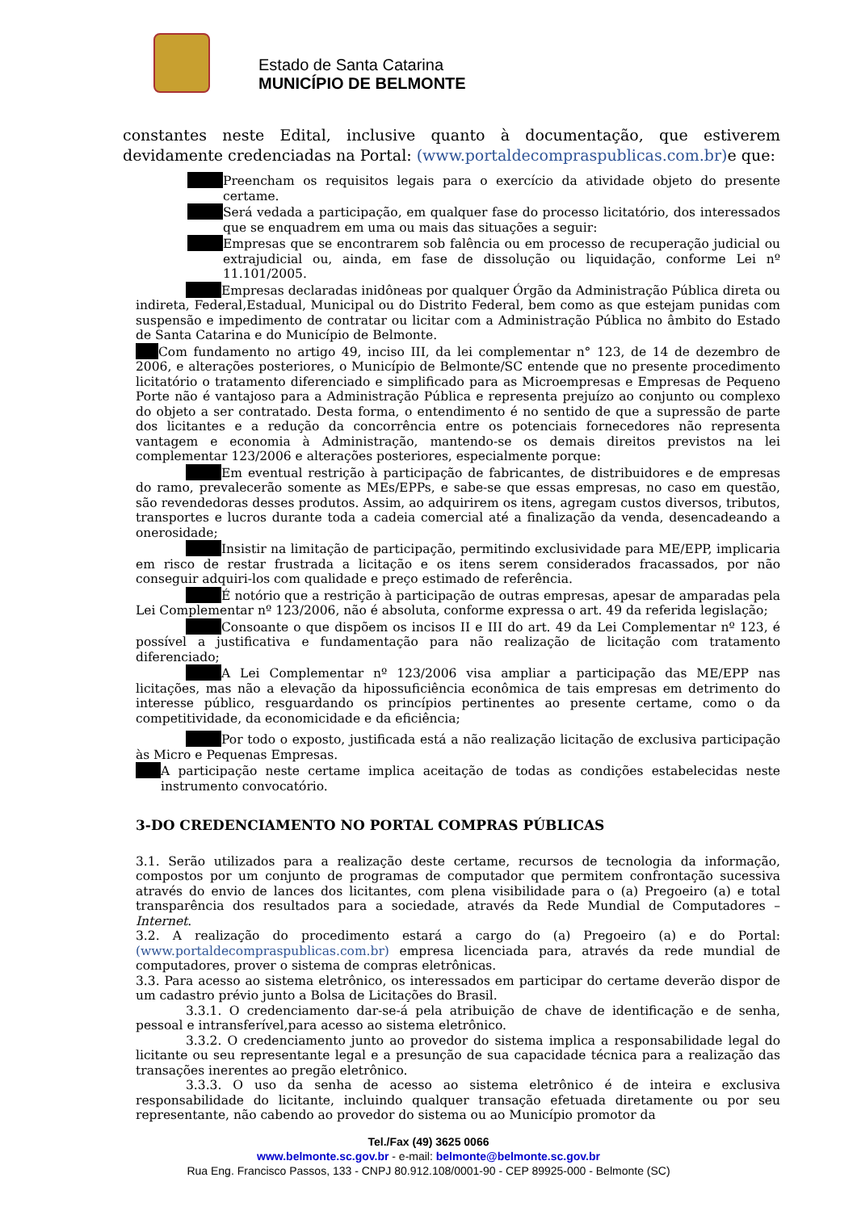Estado de Santa Catarina
MUNICÍPIO DE BELMONTE
constantes neste Edital, inclusive quanto à documentação, que estiverem devidamente credenciadas na Portal: (www.portaldecompraspublicas.com.br) e que:
Preencham os requisitos legais para o exercício da atividade objeto do presente certame.
Será vedada a participação, em qualquer fase do processo licitatório, dos interessados que se enquadrem em uma ou mais das situações a seguir:
Empresas que se encontrarem sob falência ou em processo de recuperação judicial ou extrajudicial ou, ainda, em fase de dissolução ou liquidação, conforme Lei nº 11.101/2005.
Empresas declaradas inidôneas por qualquer Órgão da Administração Pública direta ou indireta, Federal,Estadual, Municipal ou do Distrito Federal, bem como as que estejam punidas com suspensão e impedimento de contratar ou licitar com a Administração Pública no âmbito do Estado de Santa Catarina e do Município de Belmonte.
Com fundamento no artigo 49, inciso III, da lei complementar n° 123, de 14 de dezembro de 2006, e alterações posteriores, o Município de Belmonte/SC entende que no presente procedimento licitatório o tratamento diferenciado e simplificado para as Microempresas e Empresas de Pequeno Porte não é vantajoso para a Administração Pública e representa prejuízo ao conjunto ou complexo do objeto a ser contratado. Desta forma, o entendimento é no sentido de que a supressão de parte dos licitantes e a redução da concorrência entre os potenciais fornecedores não representa vantagem e economia à Administração, mantendo-se os demais direitos previstos na lei complementar 123/2006 e alterações posteriores, especialmente porque:
Em eventual restrição à participação de fabricantes, de distribuidores e de empresas do ramo, prevalecerão somente as MEs/EPPs, e sabe-se que essas empresas, no caso em questão, são revendedoras desses produtos. Assim, ao adquirirem os itens, agregam custos diversos, tributos, transportes e lucros durante toda a cadeia comercial até a finalização da venda, desencadeando a onerosidade;
Insistir na limitação de participação, permitindo exclusividade para ME/EPP, implicaria em risco de restar frustrada a licitação e os itens serem considerados fracassados, por não conseguir adquiri-los com qualidade e preço estimado de referência.
É notório que a restrição à participação de outras empresas, apesar de amparadas pela Lei Complementar nº 123/2006, não é absoluta, conforme expressa o art. 49 da referida legislação;
Consoante o que dispõem os incisos II e III do art. 49 da Lei Complementar nº 123, é possível a justificativa e fundamentação para não realização de licitação com tratamento diferenciado;
A Lei Complementar nº 123/2006 visa ampliar a participação das ME/EPP nas licitações, mas não a elevação da hipossuficiência econômica de tais empresas em detrimento do interesse público, resguardando os princípios pertinentes ao presente certame, como o da competitividade, da economicidade e da eficiência;
Por todo o exposto, justificada está a não realização licitação de exclusiva participação às Micro e Pequenas Empresas.
A participação neste certame implica aceitação de todas as condições estabelecidas neste instrumento convocatório.
3-DO CREDENCIAMENTO NO PORTAL COMPRAS PÚBLICAS
3.1. Serão utilizados para a realização deste certame, recursos de tecnologia da informação, compostos por um conjunto de programas de computador que permitem confrontação sucessiva através do envio de lances dos licitantes, com plena visibilidade para o (a) Pregoeiro (a) e total transparência dos resultados para a sociedade, através da Rede Mundial de Computadores – Internet.
3.2. A realização do procedimento estará a cargo do (a) Pregoeiro (a) e do Portal: (www.portaldecompraspublicas.com.br) empresa licenciada para, através da rede mundial de computadores, prover o sistema de compras eletrônicas.
3.3. Para acesso ao sistema eletrônico, os interessados em participar do certame deverão dispor de um cadastro prévio junto a Bolsa de Licitações do Brasil.
3.3.1. O credenciamento dar-se-á pela atribuição de chave de identificação e de senha, pessoal e intransferível,para acesso ao sistema eletrônico.
3.3.2. O credenciamento junto ao provedor do sistema implica a responsabilidade legal do licitante ou seu representante legal e a presunção de sua capacidade técnica para a realização das transações inerentes ao pregão eletrônico.
3.3.3. O uso da senha de acesso ao sistema eletrônico é de inteira e exclusiva responsabilidade do licitante, incluindo qualquer transação efetuada diretamente ou por seu representante, não cabendo ao provedor do sistema ou ao Município promotor da
Tel./Fax (49) 3625 0066
www.belmonte.sc.gov.br - e-mail: belmonte@belmonte.sc.gov.br
Rua Eng. Francisco Passos, 133 - CNPJ 80.912.108/0001-90 - CEP 89925-000 - Belmonte (SC)